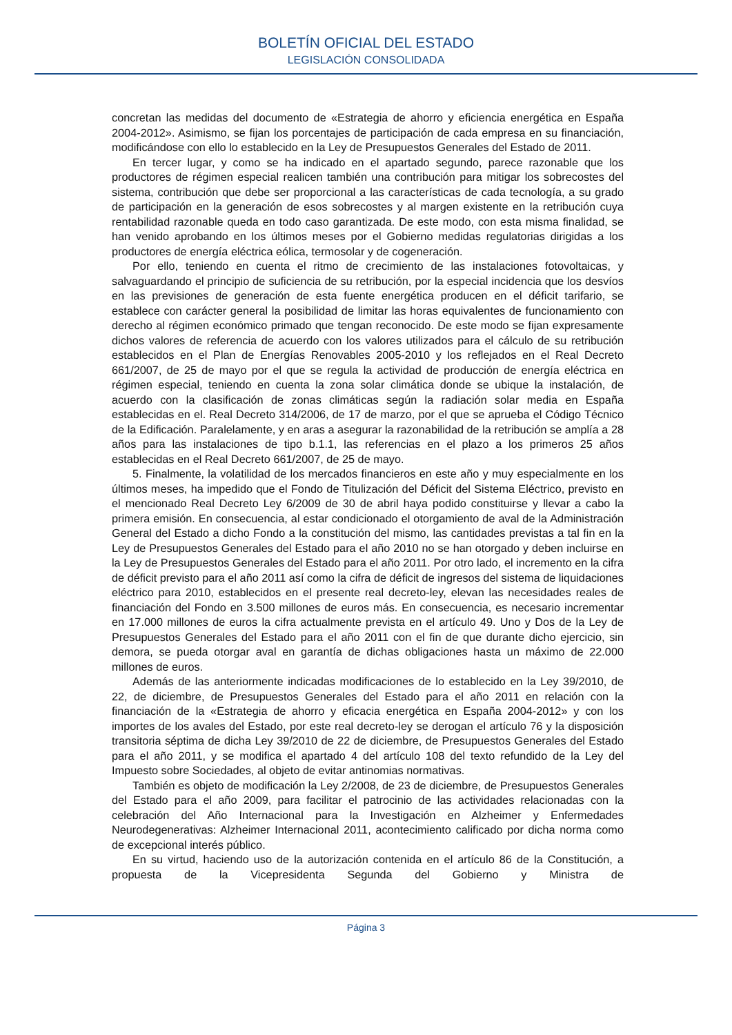BOLETÍN OFICIAL DEL ESTADO
LEGISLACIÓN CONSOLIDADA
concretan las medidas del documento de «Estrategia de ahorro y eficiencia energética en España 2004-2012». Asimismo, se fijan los porcentajes de participación de cada empresa en su financiación, modificándose con ello lo establecido en la Ley de Presupuestos Generales del Estado de 2011.
En tercer lugar, y como se ha indicado en el apartado segundo, parece razonable que los productores de régimen especial realicen también una contribución para mitigar los sobrecostes del sistema, contribución que debe ser proporcional a las características de cada tecnología, a su grado de participación en la generación de esos sobrecostes y al margen existente en la retribución cuya rentabilidad razonable queda en todo caso garantizada. De este modo, con esta misma finalidad, se han venido aprobando en los últimos meses por el Gobierno medidas regulatorias dirigidas a los productores de energía eléctrica eólica, termosolar y de cogeneración.
Por ello, teniendo en cuenta el ritmo de crecimiento de las instalaciones fotovoltaicas, y salvaguardando el principio de suficiencia de su retribución, por la especial incidencia que los desvíos en las previsiones de generación de esta fuente energética producen en el déficit tarifario, se establece con carácter general la posibilidad de limitar las horas equivalentes de funcionamiento con derecho al régimen económico primado que tengan reconocido. De este modo se fijan expresamente dichos valores de referencia de acuerdo con los valores utilizados para el cálculo de su retribución establecidos en el Plan de Energías Renovables 2005-2010 y los reflejados en el Real Decreto 661/2007, de 25 de mayo por el que se regula la actividad de producción de energía eléctrica en régimen especial, teniendo en cuenta la zona solar climática donde se ubique la instalación, de acuerdo con la clasificación de zonas climáticas según la radiación solar media en España establecidas en el. Real Decreto 314/2006, de 17 de marzo, por el que se aprueba el Código Técnico de la Edificación. Paralelamente, y en aras a asegurar la razonabilidad de la retribución se amplía a 28 años para las instalaciones de tipo b.1.1, las referencias en el plazo a los primeros 25 años establecidas en el Real Decreto 661/2007, de 25 de mayo.
5. Finalmente, la volatilidad de los mercados financieros en este año y muy especialmente en los últimos meses, ha impedido que el Fondo de Titulización del Déficit del Sistema Eléctrico, previsto en el mencionado Real Decreto Ley 6/2009 de 30 de abril haya podido constituirse y llevar a cabo la primera emisión. En consecuencia, al estar condicionado el otorgamiento de aval de la Administración General del Estado a dicho Fondo a la constitución del mismo, las cantidades previstas a tal fin en la Ley de Presupuestos Generales del Estado para el año 2010 no se han otorgado y deben incluirse en la Ley de Presupuestos Generales del Estado para el año 2011. Por otro lado, el incremento en la cifra de déficit previsto para el año 2011 así como la cifra de déficit de ingresos del sistema de liquidaciones eléctrico para 2010, establecidos en el presente real decreto-ley, elevan las necesidades reales de financiación del Fondo en 3.500 millones de euros más. En consecuencia, es necesario incrementar en 17.000 millones de euros la cifra actualmente prevista en el artículo 49. Uno y Dos de la Ley de Presupuestos Generales del Estado para el año 2011 con el fin de que durante dicho ejercicio, sin demora, se pueda otorgar aval en garantía de dichas obligaciones hasta un máximo de 22.000 millones de euros.
Además de las anteriormente indicadas modificaciones de lo establecido en la Ley 39/2010, de 22, de diciembre, de Presupuestos Generales del Estado para el año 2011 en relación con la financiación de la «Estrategia de ahorro y eficacia energética en España 2004-2012» y con los importes de los avales del Estado, por este real decreto-ley se derogan el artículo 76 y la disposición transitoria séptima de dicha Ley 39/2010 de 22 de diciembre, de Presupuestos Generales del Estado para el año 2011, y se modifica el apartado 4 del artículo 108 del texto refundido de la Ley del Impuesto sobre Sociedades, al objeto de evitar antinomias normativas.
También es objeto de modificación la Ley 2/2008, de 23 de diciembre, de Presupuestos Generales del Estado para el año 2009, para facilitar el patrocinio de las actividades relacionadas con la celebración del Año Internacional para la Investigación en Alzheimer y Enfermedades Neurodegenerativas: Alzheimer Internacional 2011, acontecimiento calificado por dicha norma como de excepcional interés público.
En su virtud, haciendo uso de la autorización contenida en el artículo 86 de la Constitución, a propuesta de la Vicepresidenta Segunda del Gobierno y Ministra de
Página 3